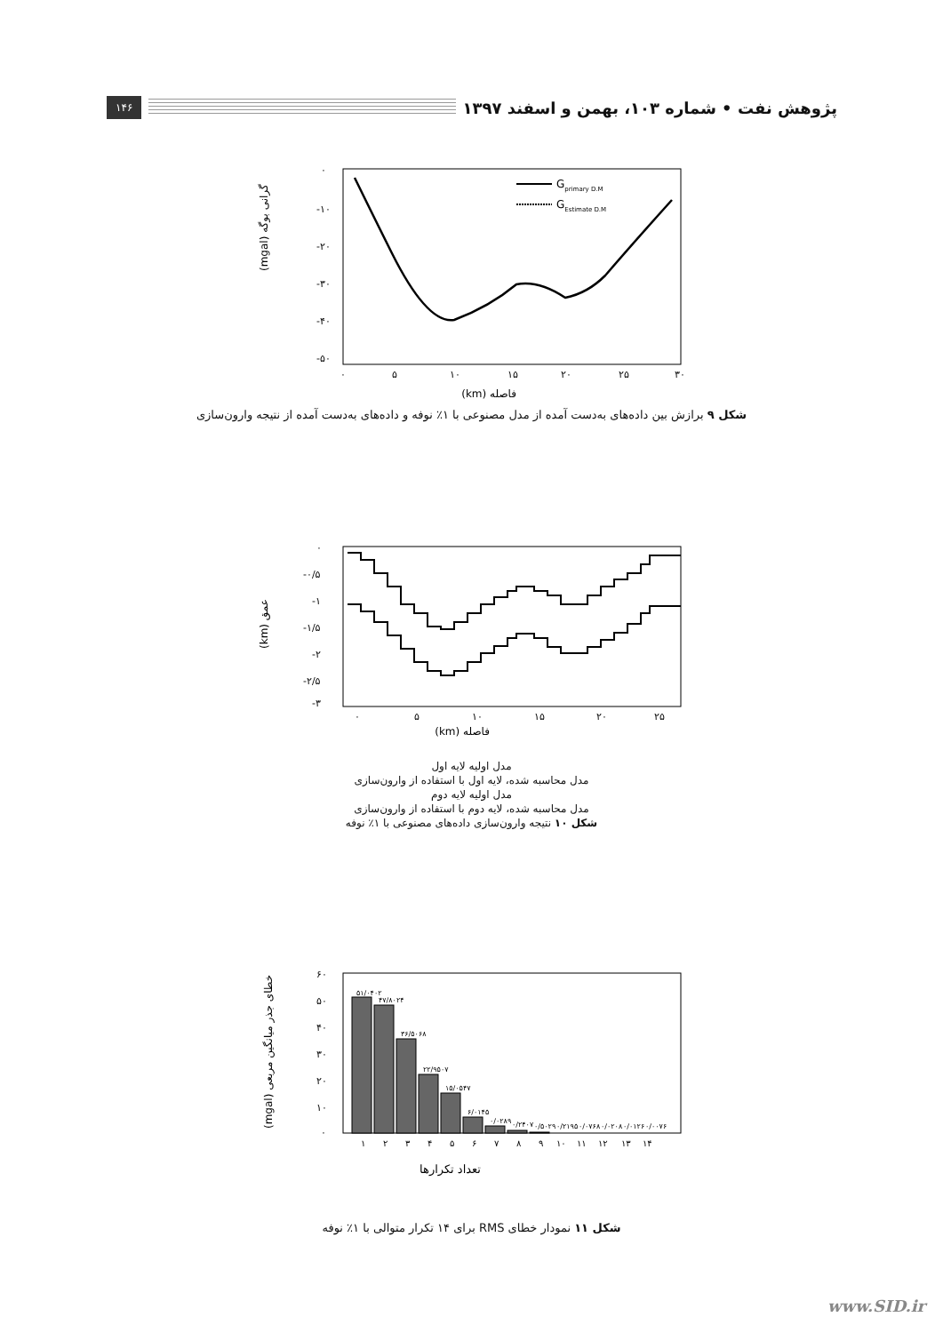پژوهش نفت • شماره ۱۰۳، بهمن و اسفند ۱۳۹۷ ۱۴۶
۰
-۱۰
-۲۰
-۳۰
-۴۰
-۵۰
۰
۵
۱۰
۱۵
۲۰
۲۵
۳۰
(mgal) گرانی بوگه
Gprimary D.M
GEstimate D.M
فاصله (km)
شکل ۹ برازش بین داده‌های به‌دست آمده از مدل مصنوعی با ۱٪ نوفه و داده‌های به‌دست آمده از نتیجه وارون‌سازی
۰
-۰/۵
-۱
-۱/۵
-۲
-۲/۵
-۳
۰
۵
۱۰
۱۵
۲۰
۲۵
(km) عمق
فاصله (km)
مدل اولیه لایه اول
مدل محاسبه شده، لایه اول با استفاده از وارون‌سازی
مدل اولیه لایه دوم
مدل محاسبه شده، لایه دوم با استفاده از وارون‌سازی
شکل ۱۰ نتیجه وارون‌سازی داده‌های مصنوعی با ۱٪ نوفه
۶۰
۵۰
۴۰
۳۰
۲۰
۱۰
۰
(mgal) خطای جذر میانگین مربعی
۱
۲
۳
۴
۵
۶
۷
۸
۹
۱۰
۱۱
۱۲
۱۳
۱۴
۵۱/۰۴۰۲
۴۷/۸۰۲۴
۳۶/۵۰۶۸
۲۲/۹۵۰۷
۱۵/۰۵۴۷
۶/۰۱۴۵
۰/۰۲۸۹
۰/۲۴۰۷
۰/۵۰۲۹
۰/۲۱۹۵
۰/۰۷۶۸
۰/۰۲۰۸
۰/۰۱۲۶
۰/۰۰۷۶
تعداد تکرارها
شکل ۱۱ نمودار خطای RMS برای ۱۴ تکرار متوالی با ۱٪ نوفه
www.SID.ir